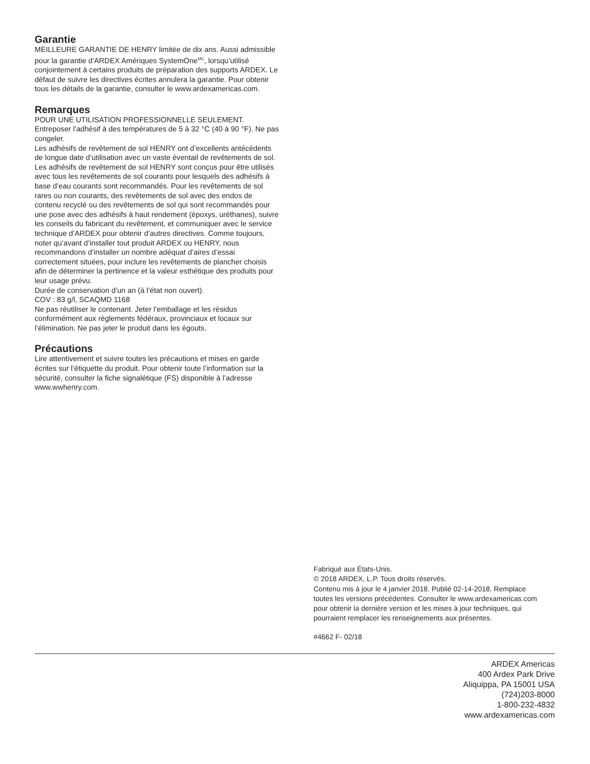Garantie
MEILLEURE GARANTIE DE HENRY limitée de dix ans. Aussi admissible pour la garantie d’ARDEX Amériques SystemOne<sup>MC</sup>, lorsqu’utilisé conjointement à certains produits de préparation des supports ARDEX. Le défaut de suivre les directives écrites annulera la garantie. Pour obtenir tous les détails de la garantie, consulter le www.ardexamericas.com.
Remarques
POUR UNE UTILISATION PROFESSIONNELLE SEULEMENT.
Entreposer l’adhésif à des températures de 5 à 32 °C (40 à 90 °F). Ne pas congeler.
Les adhésifs de revêtement de sol HENRY ont d’excellents antécédents de longue date d’utilisation avec un vaste éventail de revêtements de sol. Les adhésifs de revêtement de sol HENRY sont conçus pour être utilisés avec tous les revêtements de sol courants pour lesquels des adhésifs à base d’eau courants sont recommandés. Pour les revêtements de sol rares ou non courants, des revêtements de sol avec des endos de contenu recyclé ou des revêtements de sol qui sont recommandés pour une pose avec des adhésifs à haut rendement (époxys, uréthanes), suivre les conseils du fabricant du revêtement, et communiquer avec le service technique d’ARDEX pour obtenir d’autres directives. Comme toujours, noter qu’avant d’installer tout produit ARDEX ou HENRY, nous recommandons d’installer un nombre adéquat d’aires d’essai correctement situées, pour inclure les revêtements de plancher choisis afin de déterminer la pertinence et la valeur esthétique des produits pour leur usage prévu.
Durée de conservation d’un an (à l’état non ouvert).
COV : 83 g/l, SCAQMD 1168
Ne pas réutiliser le contenant. Jeter l’emballage et les résidus conformément aux règlements fédéraux, provinciaux et locaux sur l’élimination. Ne pas jeter le produit dans les égouts.
Précautions
Lire attentivement et suivre toutes les précautions et mises en garde écrites sur l’étiquette du produit. Pour obtenir toute l’information sur la sécurité, consulter la fiche signalétique (FS) disponible à l’adresse www.wwhenry.com.
Fabriqué aux États-Unis.
© 2018 ARDEX, L.P. Tous droits réservés.
Contenu mis à jour le 4 janvier 2018. Publié 02-14-2018. Remplace toutes les versions précédentes. Consulter le www.ardexamericas.com pour obtenir la dernière version et les mises à jour techniques, qui pourraient remplacer les renseignements aux présentes.
#4662 F- 02/18
ARDEX Americas
400 Ardex Park Drive
Aliquippa, PA 15001 USA
(724)203-8000
1-800-232-4832
www.ardexamericas.com